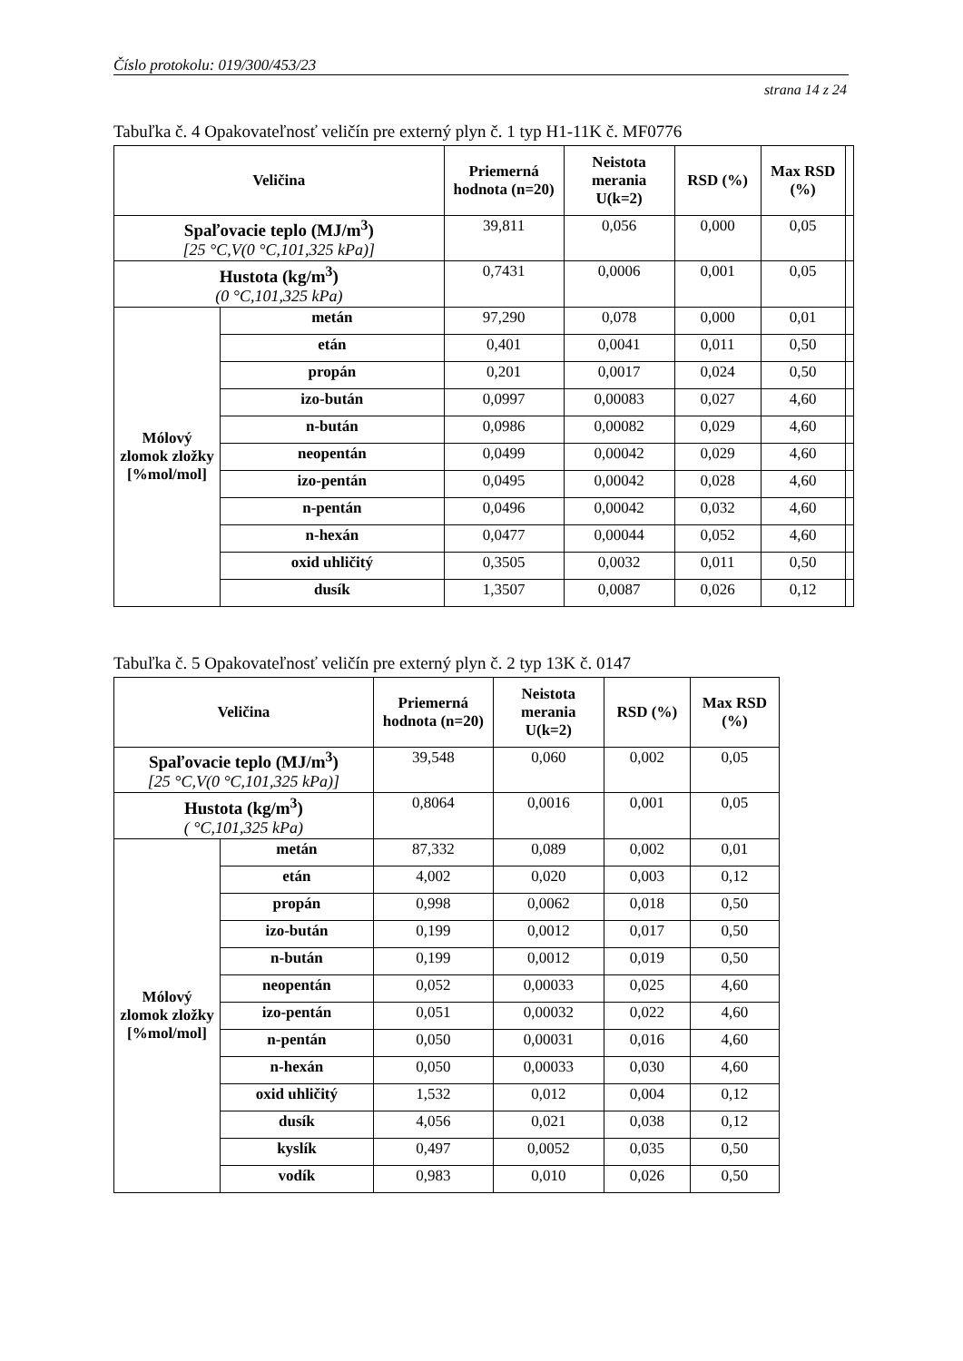Číslo protokolu: 019/300/453/23
strana 14 z 24
Tabuľka č. 4 Opakovateľnosť veličín pre externý plyn č. 1 typ H1-11K č. MF0776
| Veličina | | Priemerná hodnota (n=20) | Neistota merania U(k=2) | RSD (%) | Max RSD (%) | |
| --- | --- | --- | --- | --- | --- | --- |
| Spaľovacie teplo (MJ/m<sup>3</sup>) [25 °C,V(0 °C,101,325 kPa)] | | 39,811 | 0,056 | 0,000 | 0,05 | |
| Hustota (kg/m<sup>3</sup>) (0 °C,101,325 kPa) | | 0,7431 | 0,0006 | 0,001 | 0,05 | |
| Mólový zlomok zložky [%mol/mol] | metán | 97,290 | 0,078 | 0,000 | 0,01 | |
| | etán | 0,401 | 0,0041 | 0,011 | 0,50 | |
| | propán | 0,201 | 0,0017 | 0,024 | 0,50 | |
| | izo-bután | 0,0997 | 0,00083 | 0,027 | 4,60 | |
| | n-bután | 0,0986 | 0,00082 | 0,029 | 4,60 | |
| | neopentán | 0,0499 | 0,00042 | 0,029 | 4,60 | |
| | izo-pentán | 0,0495 | 0,00042 | 0,028 | 4,60 | |
| | n-pentán | 0,0496 | 0,00042 | 0,032 | 4,60 | |
| | n-hexán | 0,0477 | 0,00044 | 0,052 | 4,60 | |
| | oxid uhličitý | 0,3505 | 0,0032 | 0,011 | 0,50 | |
| | dusík | 1,3507 | 0,0087 | 0,026 | 0,12 | |
Tabuľka č. 5 Opakovateľnosť veličín pre externý plyn č. 2 typ 13K č. 0147
| Veličina | | Priemerná hodnota (n=20) | Neistota merania U(k=2) | RSD (%) | Max RSD (%) |
| --- | --- | --- | --- | --- | --- |
| Spaľovacie teplo (MJ/m<sup>3</sup>) [25 °C,V(0 °C,101,325 kPa)] | | 39,548 | 0,060 | 0,002 | 0,05 |
| Hustota (kg/m<sup>3</sup>) ( °C,101,325 kPa) | | 0,8064 | 0,0016 | 0,001 | 0,05 |
| Mólový zlomok zložky [%mol/mol] | metán | 87,332 | 0,089 | 0,002 | 0,01 |
| | etán | 4,002 | 0,020 | 0,003 | 0,12 |
| | propán | 0,998 | 0,0062 | 0,018 | 0,50 |
| | izo-bután | 0,199 | 0,0012 | 0,017 | 0,50 |
| | n-bután | 0,199 | 0,0012 | 0,019 | 0,50 |
| | neopentán | 0,052 | 0,00033 | 0,025 | 4,60 |
| | izo-pentán | 0,051 | 0,00032 | 0,022 | 4,60 |
| | n-pentán | 0,050 | 0,00031 | 0,016 | 4,60 |
| | n-hexán | 0,050 | 0,00033 | 0,030 | 4,60 |
| | oxid uhličitý | 1,532 | 0,012 | 0,004 | 0,12 |
| | dusík | 4,056 | 0,021 | 0,038 | 0,12 |
| | kyslík | 0,497 | 0,0052 | 0,035 | 0,50 |
| | vodík | 0,983 | 0,010 | 0,026 | 0,50 |